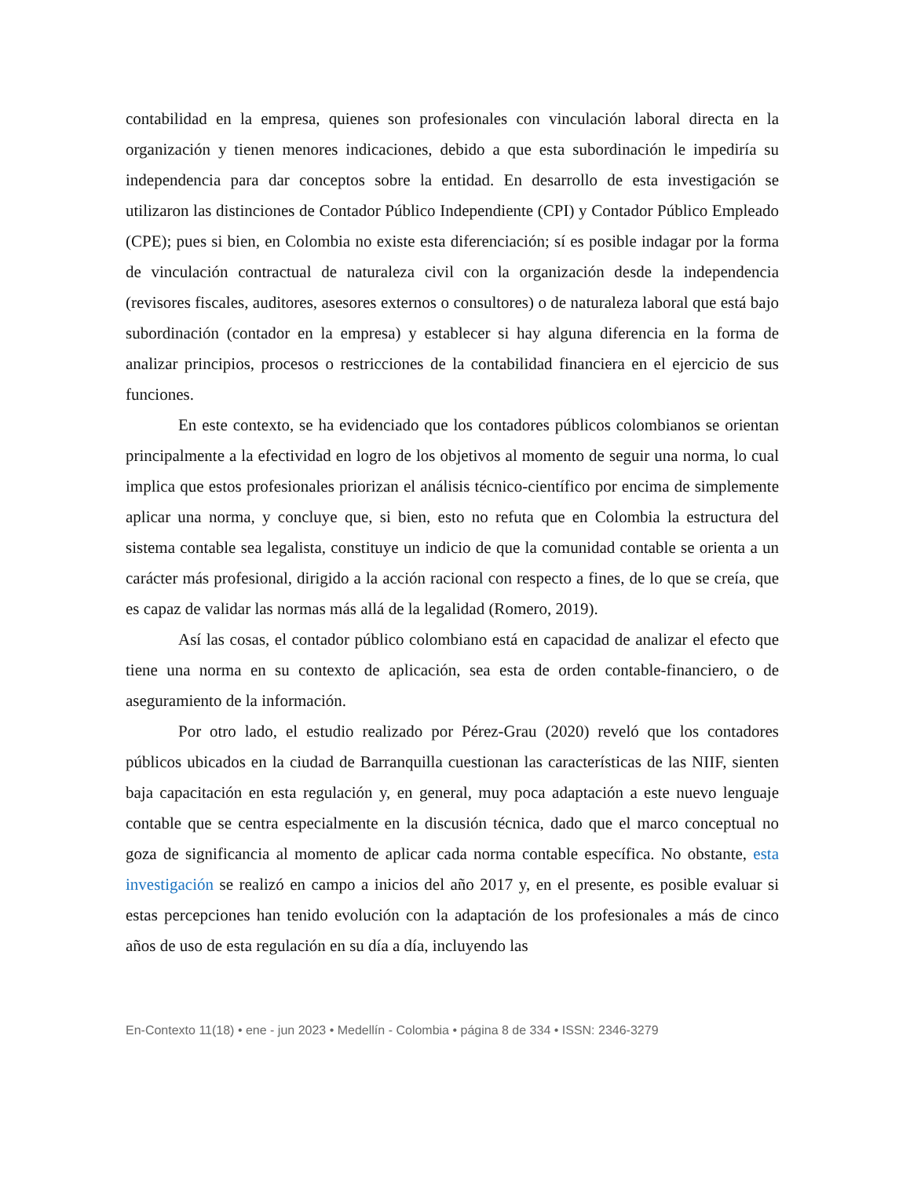contabilidad en la empresa, quienes son profesionales con vinculación laboral directa en la organización y tienen menores indicaciones, debido a que esta subordinación le impediría su independencia para dar conceptos sobre la entidad. En desarrollo de esta investigación se utilizaron las distinciones de Contador Público Independiente (CPI) y Contador Público Empleado (CPE); pues si bien, en Colombia no existe esta diferenciación; sí es posible indagar por la forma de vinculación contractual de naturaleza civil con la organización desde la independencia (revisores fiscales, auditores, asesores externos o consultores) o de naturaleza laboral que está bajo subordinación (contador en la empresa) y establecer si hay alguna diferencia en la forma de analizar principios, procesos o restricciones de la contabilidad financiera en el ejercicio de sus funciones.
En este contexto, se ha evidenciado que los contadores públicos colombianos se orientan principalmente a la efectividad en logro de los objetivos al momento de seguir una norma, lo cual implica que estos profesionales priorizan el análisis técnico-científico por encima de simplemente aplicar una norma, y concluye que, si bien, esto no refuta que en Colombia la estructura del sistema contable sea legalista, constituye un indicio de que la comunidad contable se orienta a un carácter más profesional, dirigido a la acción racional con respecto a fines, de lo que se creía, que es capaz de validar las normas más allá de la legalidad (Romero, 2019).
Así las cosas, el contador público colombiano está en capacidad de analizar el efecto que tiene una norma en su contexto de aplicación, sea esta de orden contable-financiero, o de aseguramiento de la información.
Por otro lado, el estudio realizado por Pérez-Grau (2020) reveló que los contadores públicos ubicados en la ciudad de Barranquilla cuestionan las características de las NIIF, sienten baja capacitación en esta regulación y, en general, muy poca adaptación a este nuevo lenguaje contable que se centra especialmente en la discusión técnica, dado que el marco conceptual no goza de significancia al momento de aplicar cada norma contable específica. No obstante, esta investigación se realizó en campo a inicios del año 2017 y, en el presente, es posible evaluar si estas percepciones han tenido evolución con la adaptación de los profesionales a más de cinco años de uso de esta regulación en su día a día, incluyendo las
En-Contexto 11(18) • ene - jun 2023 • Medellín - Colombia • página 8 de 334 • ISSN: 2346-3279